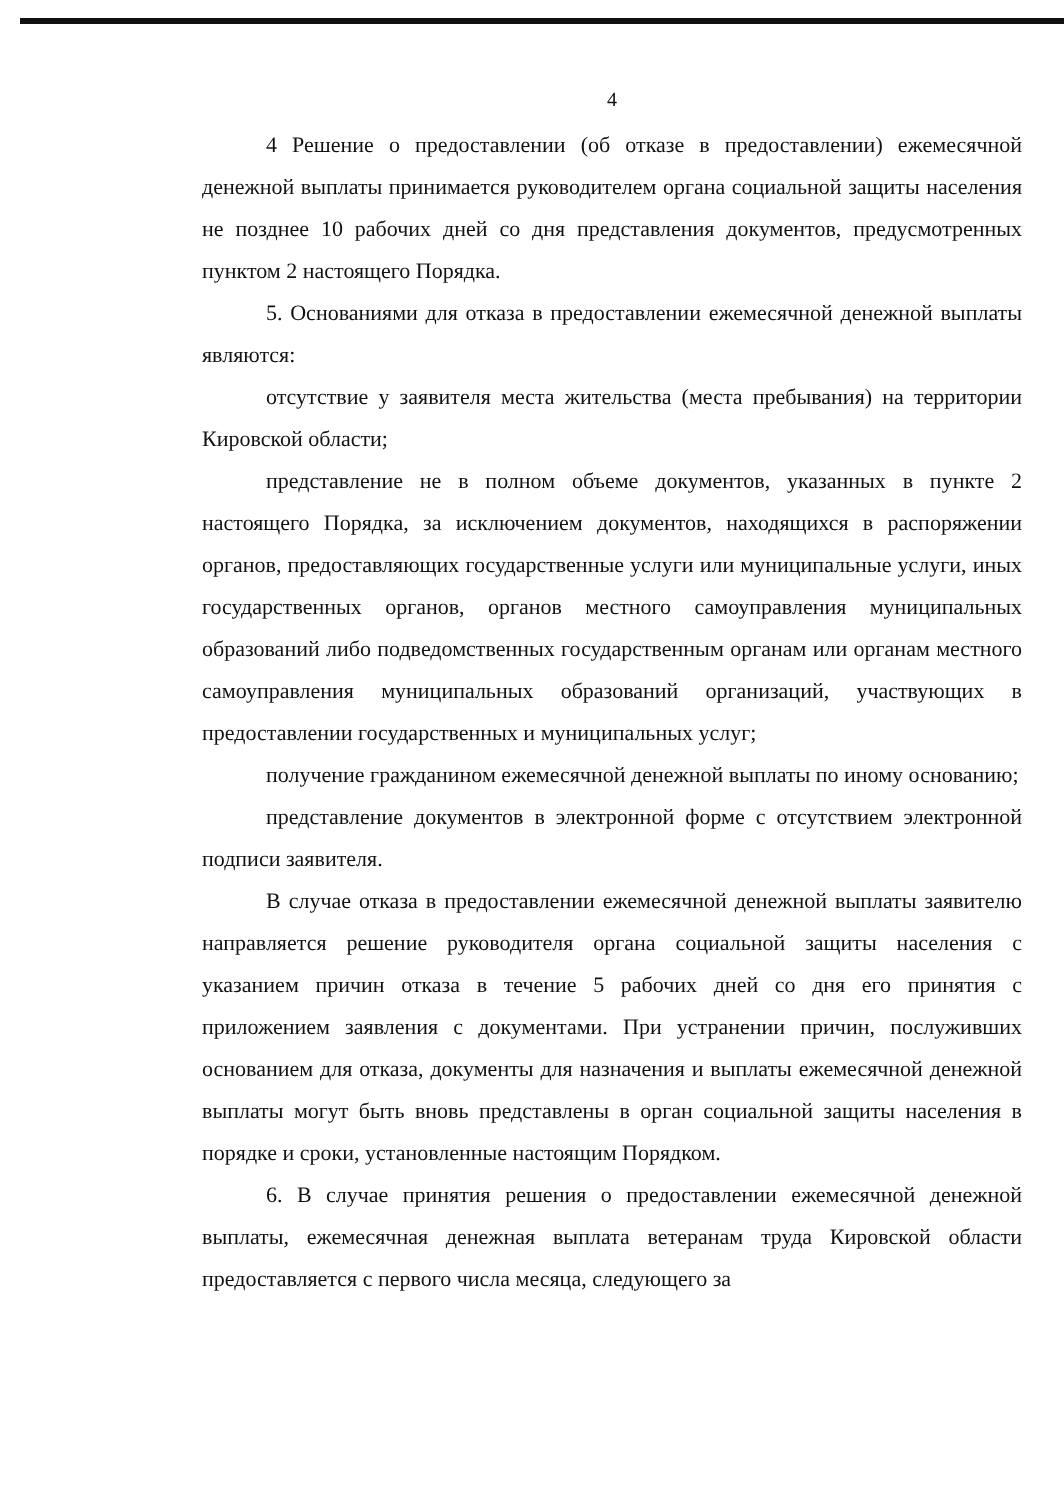4
4 Решение о предоставлении (об отказе в предоставлении) ежемесячной денежной выплаты принимается руководителем органа социальной защиты населения не позднее 10 рабочих дней со дня представления документов, предусмотренных пунктом 2 настоящего Порядка.
5. Основаниями для отказа в предоставлении ежемесячной денежной выплаты являются:
отсутствие у заявителя места жительства (места пребывания) на территории Кировской области;
представление не в полном объеме документов, указанных в пункте 2 настоящего Порядка, за исключением документов, находящихся в распоряжении органов, предоставляющих государственные услуги или муниципальные услуги, иных государственных органов, органов местного самоуправления муниципальных образований либо подведомственных государственным органам или органам местного самоуправления муниципальных образований организаций, участвующих в предоставлении государственных и муниципальных услуг;
получение гражданином ежемесячной денежной выплаты по иному основанию;
представление документов в электронной форме с отсутствием электронной подписи заявителя.
В случае отказа в предоставлении ежемесячной денежной выплаты заявителю направляется решение руководителя органа социальной защиты населения с указанием причин отказа в течение 5 рабочих дней со дня его принятия с приложением заявления с документами. При устранении причин, послуживших основанием для отказа, документы для назначения и выплаты ежемесячной денежной выплаты могут быть вновь представлены в орган социальной защиты населения в порядке и сроки, установленные настоящим Порядком.
6. В случае принятия решения о предоставлении ежемесячной денежной выплаты, ежемесячная денежная выплата ветеранам труда Кировской области предоставляется с первого числа месяца, следующего за